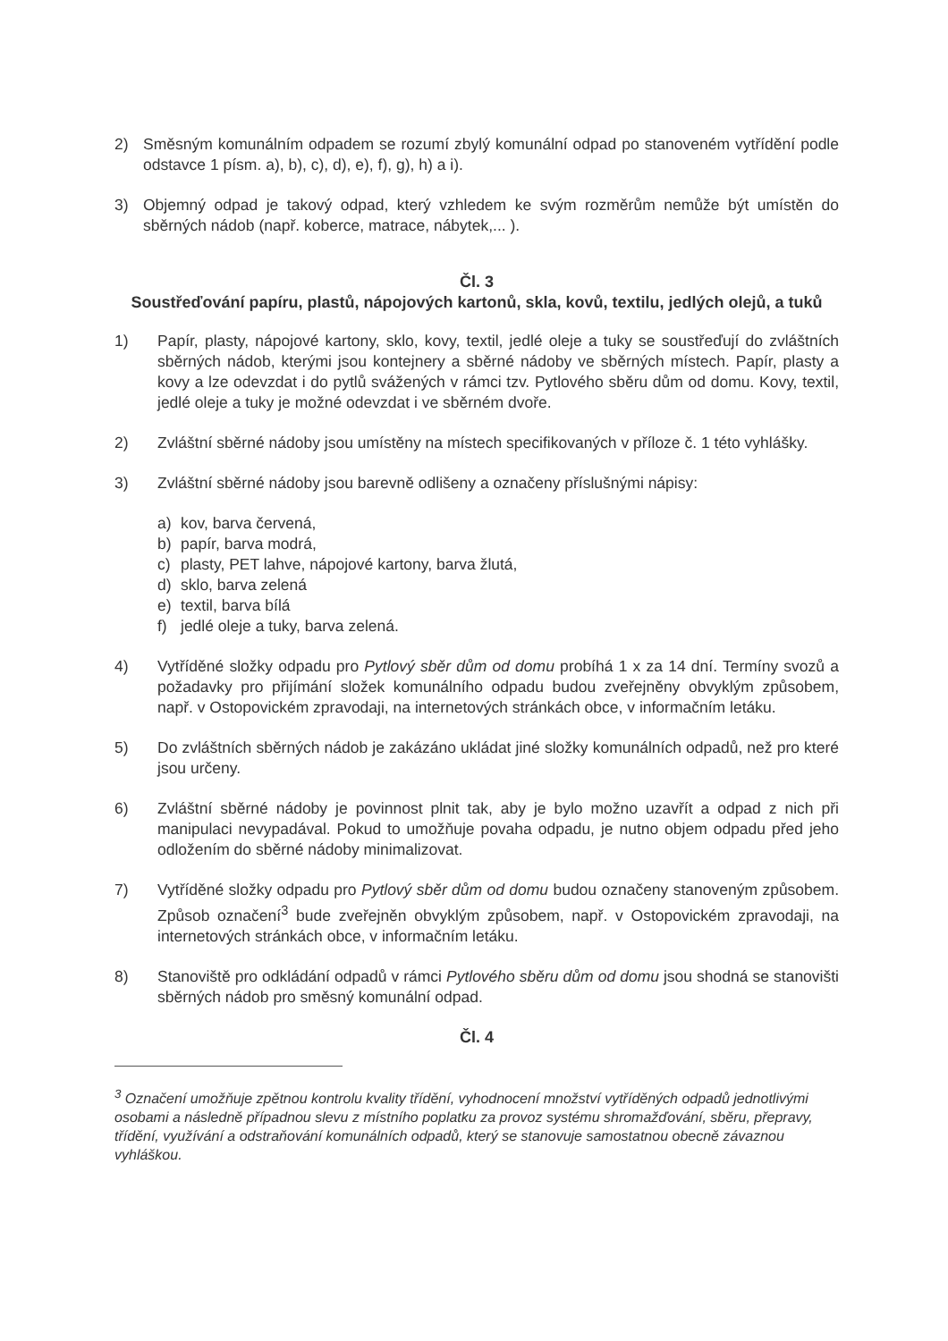2) Směsným komunálním odpadem se rozumí zbylý komunální odpad po stanoveném vytřídění podle odstavce 1 písm. a), b), c), d), e), f), g), h) a i).
3) Objemný odpad je takový odpad, který vzhledem ke svým rozměrům nemůže být umístěn do sběrných nádob (např. koberce, matrace, nábytek,... ).
Čl. 3
Soustřeďování papíru, plastů, nápojových kartonů, skla, kovů, textilu, jedlých olejů, a tuků
1) Papír, plasty, nápojové kartony, sklo, kovy, textil, jedlé oleje a tuky se soustřeďují do zvláštních sběrných nádob, kterými jsou kontejnery a sběrné nádoby ve sběrných místech. Papír, plasty a kovy a lze odevzdat i do pytlů svážených v rámci tzv. Pytlového sběru dům od domu. Kovy, textil, jedlé oleje a tuky je možné odevzdat i ve sběrném dvoře.
2) Zvláštní sběrné nádoby jsou umístěny na místech specifikovaných v příloze č. 1 této vyhlášky.
3) Zvláštní sběrné nádoby jsou barevně odlišeny a označeny příslušnými nápisy:
a) kov, barva červená,
b) papír, barva modrá,
c) plasty, PET lahve, nápojové kartony, barva žlutá,
d) sklo, barva zelená
e) textil, barva bílá
f) jedlé oleje a tuky, barva zelená.
4) Vytříděné složky odpadu pro Pytlový sběr dům od domu probíhá 1 x za 14 dní. Termíny svozů a požadavky pro přijímání složek komunálního odpadu budou zveřejněny obvyklým způsobem, např. v Ostopovickém zpravodaji, na internetových stránkách obce, v informačním letáku.
5) Do zvláštních sběrných nádob je zakázáno ukládat jiné složky komunálních odpadů, než pro které jsou určeny.
6) Zvláštní sběrné nádoby je povinnost plnit tak, aby je bylo možno uzavřít a odpad z nich při manipulaci nevypadával. Pokud to umožňuje povaha odpadu, je nutno objem odpadu před jeho odložením do sběrné nádoby minimalizovat.
7) Vytříděné složky odpadu pro Pytlový sběr dům od domu budou označeny stanoveným způsobem. Způsob označení<sup>3</sup> bude zveřejněn obvyklým způsobem, např. v Ostopovickém zpravodaji, na internetových stránkách obce, v informačním letáku.
8) Stanoviště pro odkládání odpadů v rámci Pytlového sběru dům od domu jsou shodná se stanovišti sběrných nádob pro směsný komunální odpad.
Čl. 4
<sup>3</sup> Označení umožňuje zpětnou kontrolu kvality třídění, vyhodnocení množství vytříděných odpadů jednotlivými osobami a následně případnou slevu z místního poplatku za provoz systému shromažďování, sběru, přepravy, třídění, využívání a odstraňování komunálních odpadů, který se stanovuje samostatnou obecně závaznou vyhláškou.